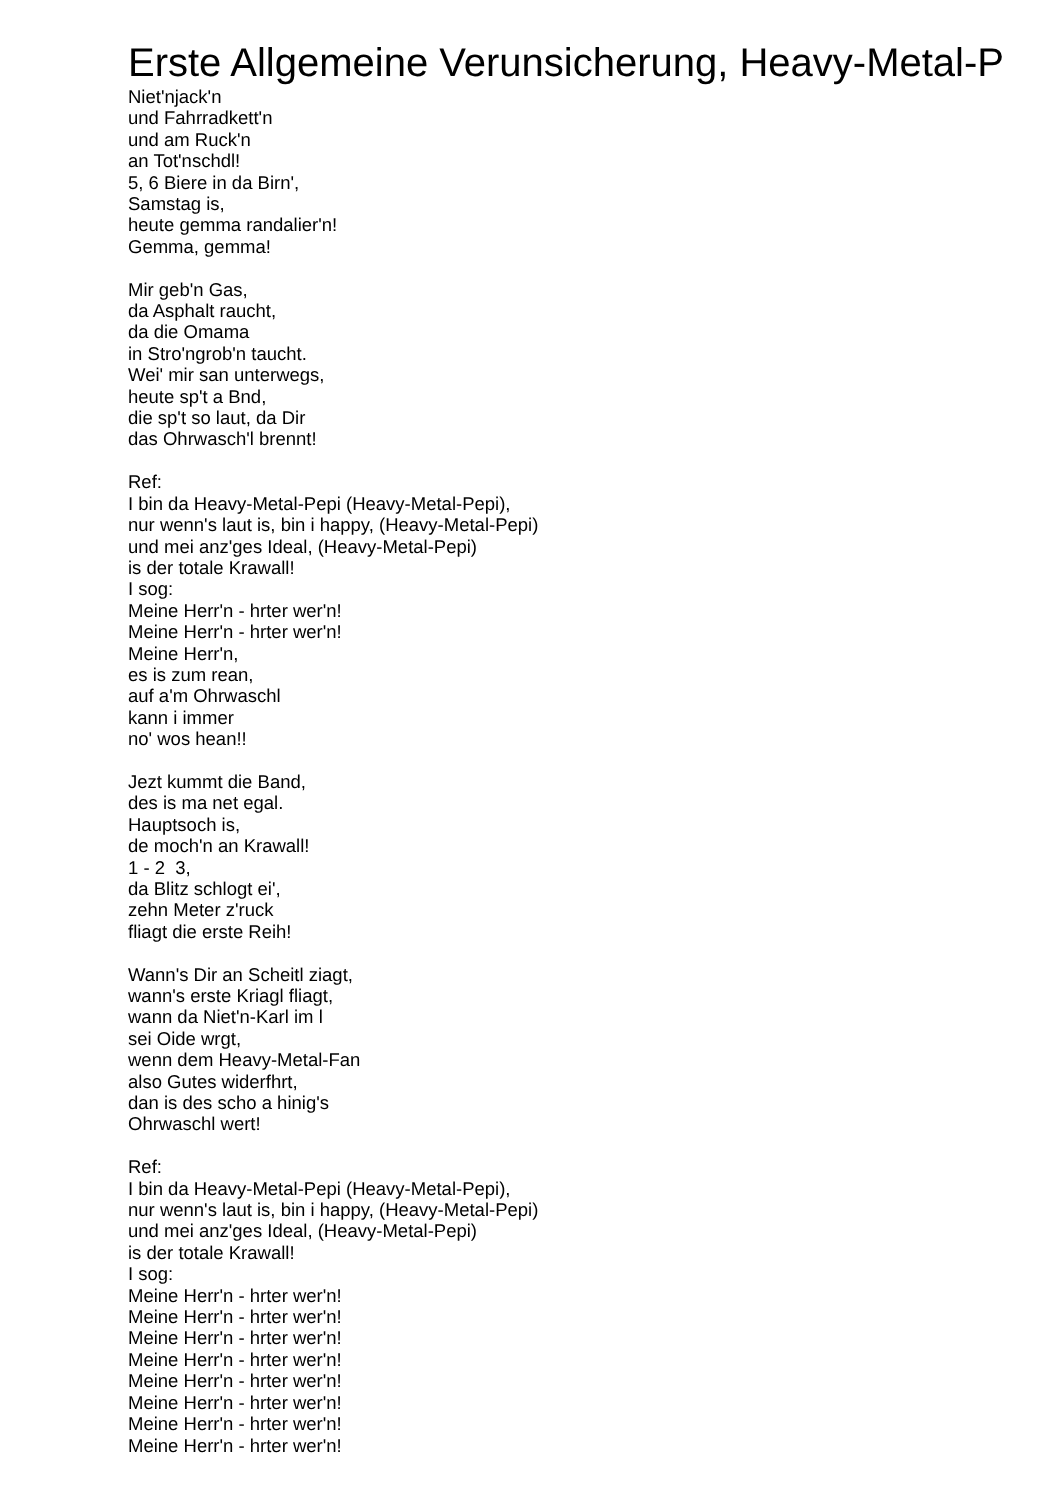Erste Allgemeine Verunsicherung, Heavy-Metal-P
Niet'njack'n
und Fahrradkett'n
und am Ruck'n
an Tot'nschdl!
5, 6 Biere in da Birn',
Samstag is,
heute gemma randalier'n!
Gemma, gemma!
Mir geb'n Gas,
da Asphalt raucht,
da die Omama
in Stro'ngrob'n taucht.
Wei' mir san unterwegs,
heute sp't a Bnd,
die sp't so laut, da Dir
das Ohrwasch'l brennt!
Ref:
I bin da Heavy-Metal-Pepi (Heavy-Metal-Pepi),
nur wenn's laut is, bin i happy, (Heavy-Metal-Pepi)
und mei anz'ges Ideal, (Heavy-Metal-Pepi)
is der totale Krawall!
I sog:
Meine Herr'n - hrter wer'n!
Meine Herr'n - hrter wer'n!
Meine Herr'n,
es is zum rean,
auf a'm Ohrwaschl
kann i immer
no' wos hean!!
Jezt kummt die Band,
des is ma net egal.
Hauptsoch is,
de moch'n an Krawall!
1 - 2 3,
da Blitz schlogt ei',
zehn Meter z'ruck
fliagt die erste Reih!
Wann's Dir an Scheitl ziagt,
wann's erste Kriagl fliagt,
wann da Niet'n-Karl im l
sei Oide wrgt,
wenn dem Heavy-Metal-Fan
also Gutes widerfhrt,
dan is des scho a hinig's
Ohrwaschl wert!
Ref:
I bin da Heavy-Metal-Pepi (Heavy-Metal-Pepi),
nur wenn's laut is, bin i happy, (Heavy-Metal-Pepi)
und mei anz'ges Ideal, (Heavy-Metal-Pepi)
is der totale Krawall!
I sog:
Meine Herr'n - hrter wer'n!
Meine Herr'n - hrter wer'n!
Meine Herr'n - hrter wer'n!
Meine Herr'n - hrter wer'n!
Meine Herr'n - hrter wer'n!
Meine Herr'n - hrter wer'n!
Meine Herr'n - hrter wer'n!
Meine Herr'n - hrter wer'n!